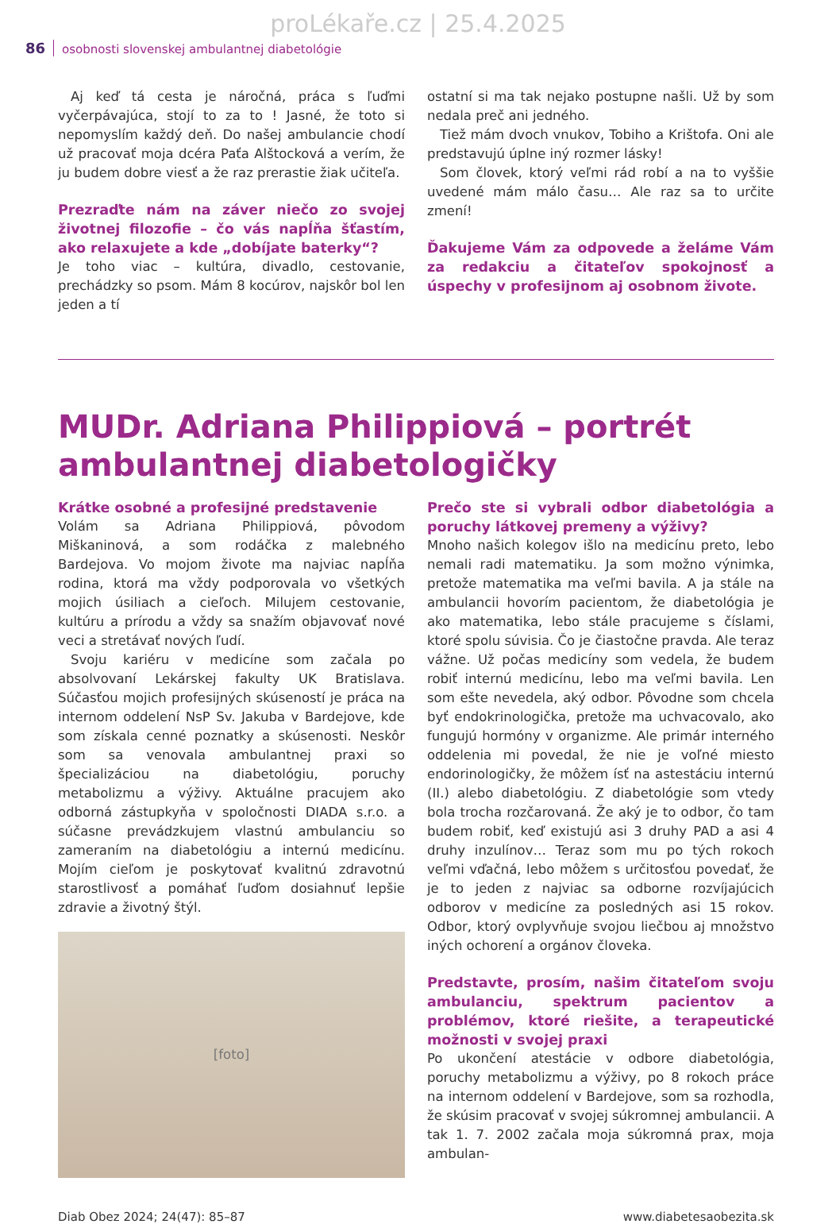proLékaře.cz | 25.4.2025
86 osobnosti slovenskej ambulantnej diabetológie
Aj keď tá cesta je náročná, práca s ľuďmi vyčerpávajúca, stojí to za to ! Jasné, že toto si nepomyslím každý deň. Do našej ambulancie chodí už pracovať moja dcéra Paťa Alštocková a verím, že ju budem dobre viesť a že raz prerastie žiak učiteľa.
Prezraďte nám na záver niečo zo svojej životnej filozofie – čo vás napĺňa šťastím, ako relaxujete a kde „dobíjate baterky“?
Je toho viac – kultúra, divadlo, cestovanie, prechádzky so psom. Mám 8 kocúrov, najskôr bol len jeden a tí
ostatní si ma tak nejako postupne našli. Už by som nedala preč ani jedného.
Tiež mám dvoch vnukov, Tobiho a Krištofa. Oni ale predstavujú úplne iný rozmer lásky!
Som človek, ktorý veľmi rád robí a na to vyššie uvedené mám málo času… Ale raz sa to určite zmení!
Ďakujeme Vám za odpovede a želáme Vám za redakciu a čitateľov spokojnosť a úspechy v profesijnom aj osobnom živote.
MUDr. Adriana Philippiová – portrét ambulantnej diabetologičky
Krátke osobné a profesijné predstavenie
Volám sa Adriana Philippiová, pôvodom Miškaninová, a som rodáčka z malebného Bardejova. Vo mojom živote ma najviac napĺňa rodina, ktorá ma vždy podporovala vo všetkých mojich úsiliach a cieľoch. Milujem cestovanie, kultúru a prírodu a vždy sa snažím objavovať nové veci a stretávať nových ľudí.
Svoju kariéru v medicíne som začala po absolvovaní Lekárskej fakulty UK Bratislava. Súčasťou mojich profesijných skúseností je práca na internom oddelení NsP Sv. Jakuba v Bardejove, kde som získala cenné poznatky a skúsenosti. Neskôr som sa venovala ambulantnej praxi so špecializáciou na diabetológiu, poruchy metabolizmu a výživy. Aktuálne pracujem ako odborná zástupkyňa v spoločnosti DIADA s.r.o. a súčasne prevádzkujem vlastnú ambulanciu so zameraním na diabetológiu a internú medicínu. Mojím cieľom je poskytovať kvalitnú zdravotnú starostlivosť a pomáhať ľuďom dosiahnuť lepšie zdravie a životný štýl.
[foto]
Prečo ste si vybrali odbor diabetológia a poruchy látkovej premeny a výživy?
Mnoho našich kolegov išlo na medicínu preto, lebo nemali radi matematiku. Ja som možno výnimka, pretože matematika ma veľmi bavila. A ja stále na ambulancii hovorím pacientom, že diabetológia je ako matematika, lebo stále pracujeme s číslami, ktoré spolu súvisia. Čo je čiastočne pravda. Ale teraz vážne. Už počas medicíny som vedela, že budem robiť internú medicínu, lebo ma veľmi bavila. Len som ešte nevedela, aký odbor. Pôvodne som chcela byť endokrinologička, pretože ma uchvacovalo, ako fungujú hormóny v organizme. Ale primár interného oddelenia mi povedal, že nie je voľné miesto endorinologičky, že môžem ísť na astestáciu internú (II.) alebo diabetológiu. Z diabetológie som vtedy bola trocha rozčarovaná. Že aký je to odbor, čo tam budem robiť, keď existujú asi 3 druhy PAD a asi 4 druhy inzulínov… Teraz som mu po tých rokoch veľmi vďačná, lebo môžem s určitosťou povedať, že je to jeden z najviac sa odborne rozvíjajúcich odborov v medicíne za posledných asi 15 rokov. Odbor, ktorý ovplyvňuje svojou liečbou aj množstvo iných ochorení a orgánov človeka.
Predstavte, prosím, našim čitateľom svoju ambulanciu, spektrum pacientov a problémov, ktoré riešite, a terapeutické možnosti v svojej praxi
Po ukončení atestácie v odbore diabetológia, poruchy metabolizmu a výživy, po 8 rokoch práce na internom oddelení v Bardejove, som sa rozhodla, že skúsim pracovať v svojej súkromnej ambulancii. A tak 1. 7. 2002 začala moja súkromná prax, moja ambulan-
Diab Obez 2024; 24(47): 85–87 www.diabetesaobezita.sk